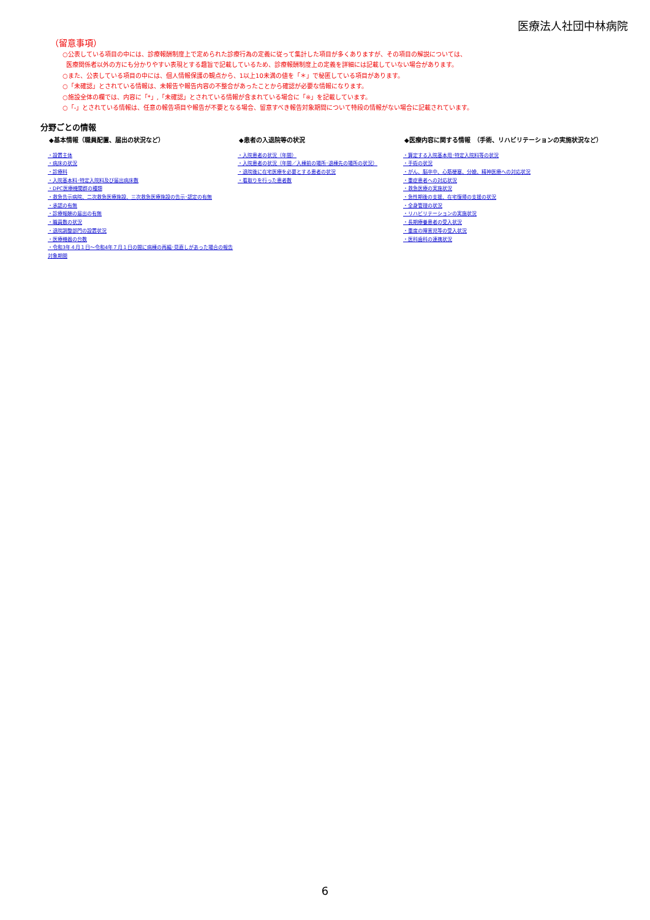医療法人社団中林病院
（留意事項）
○公表している項目の中には、診療報酬制度上で定められた診療行為の定義に従って集計した項目が多くありますが、その項目の解説については、
医療関係者以外の方にも分かりやすい表現とする趣旨で記載しているため、診療報酬制度上の定義を詳細には記載していない場合があります。
○また、公表している項目の中には、個人情報保護の観点から、1以上10未満の値を「＊」で秘匿している項目があります。
○「未確認」とされている情報は、未報告や報告内容の不整合があったことから確認が必要な情報になります。
○施設全体の欄では、内容に「*」,「未確認」とされている情報が含まれている場合に「※」を記載しています。
○「-」とされている情報は、任意の報告項目や報告が不要となる場合、留意すべき報告対象期間について特段の情報がない場合に記載されています。
分野ごとの情報
◆基本情報（職員配置、届出の状況など）
・設置主体
・病床の状況
・診療科
・入院基本料･特定入院料及び届出病床数
・DPC医療機関群の種類
・救急告示病院、二次救急医療施設、三次救急医療施設の告示･認定の有無
・承認の有無
・診療報酬の届出の有無
・職員数の状況
・退院調整部門の設置状況
・医療機器の台数
・令和3年４月１日～令和4年７月１日の間に病棟の再編･見直しがあった場合の報告対象期間
◆患者の入退院等の状況
・入院患者の状況（年間）
・入院患者の状況（年間／入棟前の場所･退棟先の場所の状況）
・退院後に在宅医療を必要とする患者の状況
・看取りを行った患者数
◆医療内容に関する情報　（手術、リハビリテーションの実施状況など）
・算定する入院基本用･特定入院料等の状況
・手術の状況
・がん、脳卒中、心筋梗塞、分娩、精神医療への対応状況
・重症患者への対応状況
・救急医療の実施状況
・急性期後の支援、在宅復帰の支援の状況
・全身管理の状況
・リハビリテーションの実施状況
・長期療養患者の受入状況
・重度の障害児等の受入状況
・医科歯科の連携状況
6